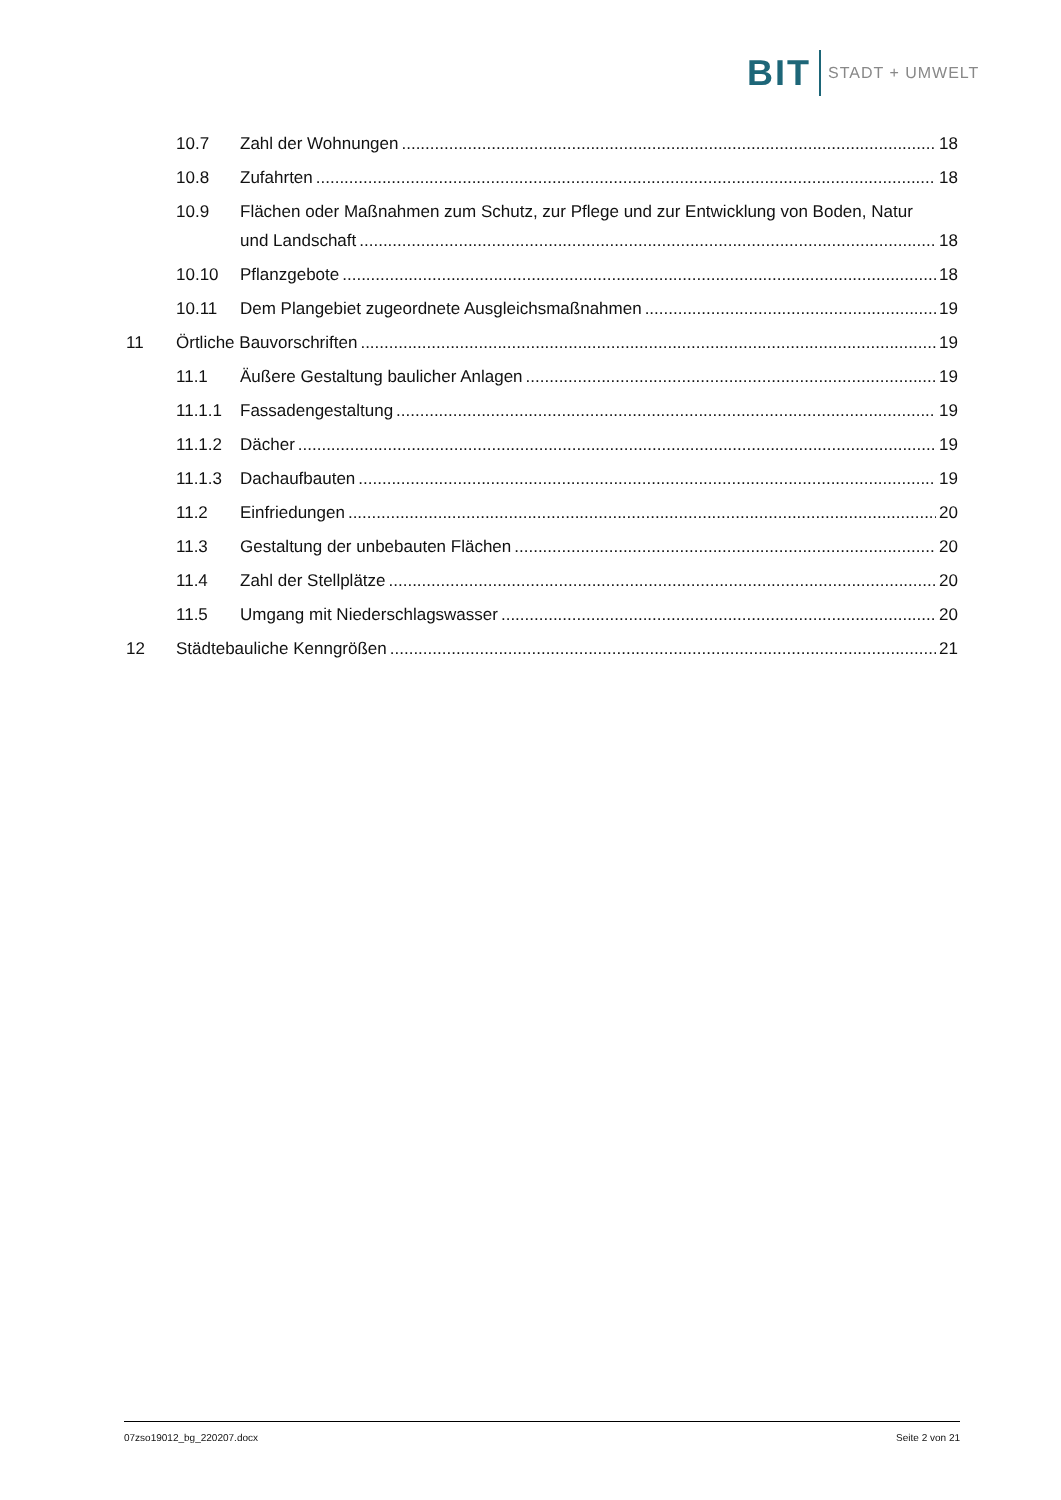BIT STADT + UMWELT
10.7 Zahl der Wohnungen 18
10.8 Zufahrten 18
10.9 Flächen oder Maßnahmen zum Schutz, zur Pflege und zur Entwicklung von Boden, Natur
und Landschaft 18
10.10 Pflanzgebote 18
10.11 Dem Plangebiet zugeordnete Ausgleichsmaßnahmen 19
11 Örtliche Bauvorschriften 19
11.1 Äußere Gestaltung baulicher Anlagen 19
11.1.1 Fassadengestaltung 19
11.1.2 Dächer 19
11.1.3 Dachaufbauten 19
11.2 Einfriedungen 20
11.3 Gestaltung der unbebauten Flächen 20
11.4 Zahl der Stellplätze 20
11.5 Umgang mit Niederschlagswasser 20
12 Städtebauliche Kenngrößen 21
07zso19012_bg_220207.docx Seite 2 von 21